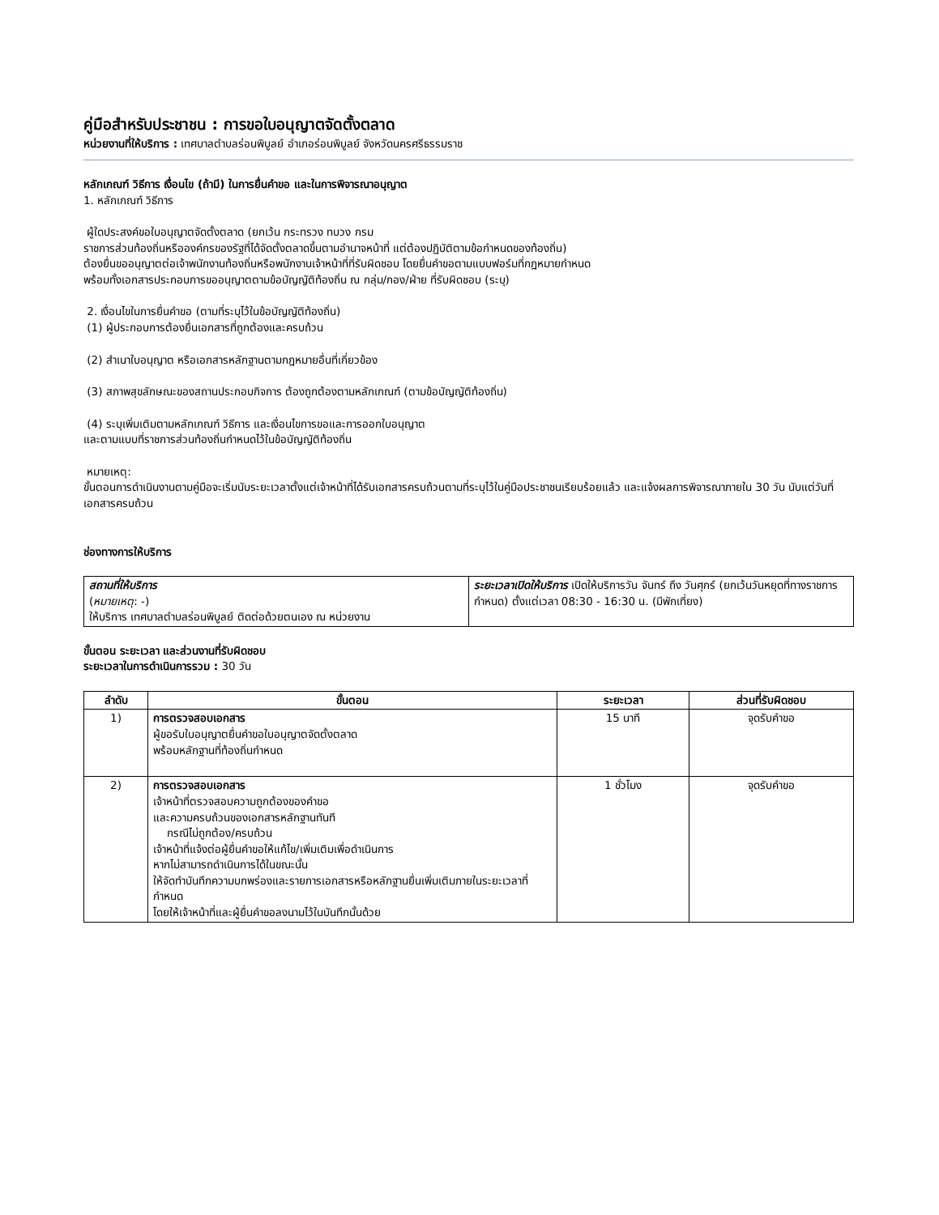คู่มือสำหรับประชาชน : การขอใบอนุญาตจัดตั้งตลาด
หน่วยงานที่ให้บริการ : เทศบาลตำบลร่อนพิบูลย์ อำเภอร่อนพิบูลย์ จังหวัดนครศรีธรรมราช
หลักเกณฑ์ วิธีการ เงื่อนไข (ถ้ามี) ในการยื่นคำขอ และในการพิจารณาอนุญาต
1. หลักเกณฑ์ วิธีการ
ผู้ใดประสงค์ขอใบอนุญาตจัดตั้งตลาด (ยกเว้น กระทรวง ทบวง กรม
ราชการส่วนท้องถิ่นหรือองค์กรของรัฐที่ได้จัดตั้งตลาดขึ้นตามอำนาจหน้าที่ แต่ต้องปฏิบัติตามข้อกำหนดของท้องถิ่น)
ต้องยื่นขออนุญาตต่อเจ้าพนักงานท้องถิ่นหรือพนักงานเจ้าหน้าที่ที่รับผิดชอบ โดยยื่นคำขอตามแบบฟอร์มที่กฎหมายกำหนด
พร้อมทั้งเอกสารประกอบการขออนุญาตตามข้อบัญญัติท้องถิ่น ณ กลุ่ม/กอง/ฝ่าย ที่รับผิดชอบ (ระบุ)
2. เงื่อนไขในการยื่นคำขอ (ตามที่ระบุไว้ในข้อบัญญัติท้องถิ่น)
(1) ผู้ประกอบการต้องยื่นเอกสารที่ถูกต้องและครบถ้วน
(2) สำเนาใบอนุญาต หรือเอกสารหลักฐานตามกฎหมายอื่นที่เกี่ยวข้อง
(3) สภาพสุขลักษณะของสถานประกอบกิจการ ต้องถูกต้องตามหลักเกณฑ์ (ตามข้อบัญญัติท้องถิ่น)
(4) ระบุเพิ่มเติมตามหลักเกณฑ์ วิธีการ และเงื่อนไขการขอและการออกใบอนุญาต
และตามแบบที่ราชการส่วนท้องถิ่นกำหนดไว้ในข้อบัญญัติท้องถิ่น
หมายเหตุ:
ขั้นตอนการดำเนินงานตามคู่มือจะเริ่มนับระยะเวลาตั้งแต่เจ้าหน้าที่ได้รับเอกสารครบถ้วนตามที่ระบุไว้ในคู่มือประชาชนเรียบร้อยแล้ว และแจ้งผลการพิจารณาภายใน 30 วัน นับแต่วันที่เอกสารครบถ้วน
ช่องทางการให้บริการ
| สถานที่ให้บริการ ( หมายเหตุ : -) ให้บริการ เทศบาลตำบลร่อนพิบูลย์ ติดต่อด้วยตนเอง ณ หน่วยงาน | ระยะเวลาเปิดให้บริการ เปิดให้บริการวัน จันทร์ ถึง วันศุกร์ (ยกเว้นวันหยุดที่ทางราชการกำหนด) ตั้งแต่เวลา 08:30 - 16:30 น. (มีพักเที่ยง) |
ขั้นตอน ระยะเวลา และส่วนงานที่รับผิดชอบ
ระยะเวลาในการดำเนินการรวม : 30 วัน
| ลำดับ | ขั้นตอน | ระยะเวลา | ส่วนที่รับผิดชอบ |
| --- | --- | --- | --- |
| 1) | การตรวจสอบเอกสาร ผู้ขอรับใบอนุญาตยื่นคำขอใบอนุญาตจัดตั้งตลาด พร้อมหลักฐานที่ท้องถิ่นกำหนด | 15 นาที | จุดรับคำขอ |
| 2) | การตรวจสอบเอกสาร เจ้าหน้าที่ตรวจสอบความถูกต้องของคำขอ และความครบถ้วนของเอกสารหลักฐานทันที กรณีไม่ถูกต้อง/ครบถ้วน เจ้าหน้าที่แจ้งต่อผู้ยื่นคำขอให้แก้ไข/เพิ่มเติมเพื่อดำเนินการ หากไม่สามารถดำเนินการได้ในขณะนั้น ให้จัดทำบันทึกความบกพร่องและรายการเอกสารหรือหลักฐานยื่นเพิ่มเติมภายในระยะเวลาที่กำหนด โดยให้เจ้าหน้าที่และผู้ยื่นคำขอลงนามไว้ในบันทึกนั้นด้วย | 1 ชั่วโมง | จุดรับคำขอ |